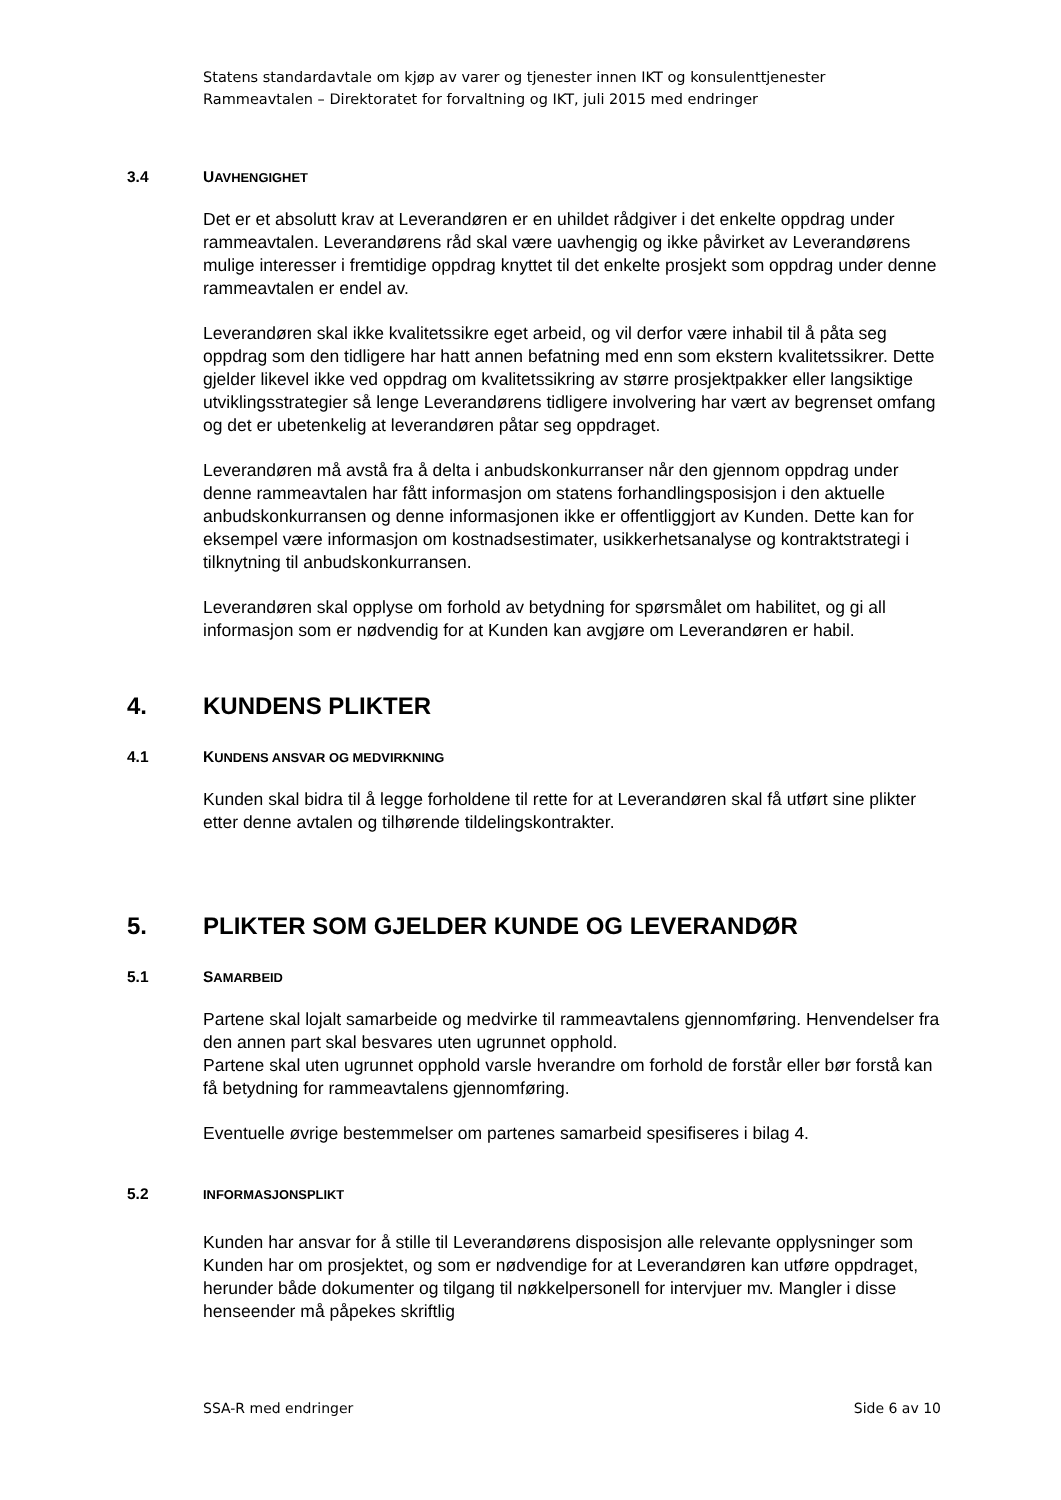Statens standardavtale om kjøp av varer og tjenester innen IKT og konsulenttjenester
Rammeavtalen – Direktoratet for forvaltning og IKT, juli 2015 med endringer
3.4 UAVHENGIGHET
Det er et absolutt krav at Leverandøren er en uhildet rådgiver i det enkelte oppdrag under rammeavtalen. Leverandørens råd skal være uavhengig og ikke påvirket av Leverandørens mulige interesser i fremtidige oppdrag knyttet til det enkelte prosjekt som oppdrag under denne rammeavtalen er endel av.
Leverandøren skal ikke kvalitetssikre eget arbeid, og vil derfor være inhabil til å påta seg oppdrag som den tidligere har hatt annen befatning med enn som ekstern kvalitetssikrer. Dette gjelder likevel ikke ved oppdrag om kvalitetssikring av større prosjektpakker eller langsiktige utviklingsstrategier så lenge Leverandørens tidligere involvering har vært av begrenset omfang og det er ubetenkelig at leverandøren påtar seg oppdraget.
Leverandøren må avstå fra å delta i anbudskonkurranser når den gjennom oppdrag under denne rammeavtalen har fått informasjon om statens forhandlingsposisjon i den aktuelle anbudskonkurransen og denne informasjonen ikke er offentliggjort av Kunden. Dette kan for eksempel være informasjon om kostnadsestimater, usikkerhetsanalyse og kontraktstrategi i tilknytning til anbudskonkurransen.
Leverandøren skal opplyse om forhold av betydning for spørsmålet om habilitet, og gi all informasjon som er nødvendig for at Kunden kan avgjøre om Leverandøren er habil.
4. KUNDENS PLIKTER
4.1 KUNDENS ANSVAR OG MEDVIRKNING
Kunden skal bidra til å legge forholdene til rette for at Leverandøren skal få utført sine plikter etter denne avtalen og tilhørende tildelingskontrakter.
5. PLIKTER SOM GJELDER KUNDE OG LEVERANDØR
5.1 SAMARBEID
Partene skal lojalt samarbeide og medvirke til rammeavtalens gjennomføring. Henvendelser fra den annen part skal besvares uten ugrunnet opphold.
Partene skal uten ugrunnet opphold varsle hverandre om forhold de forstår eller bør forstå kan få betydning for rammeavtalens gjennomføring.
Eventuelle øvrige bestemmelser om partenes samarbeid spesifiseres i bilag 4.
5.2 INFORMASJONSPLIKT
Kunden har ansvar for å stille til Leverandørens disposisjon alle relevante opplysninger som Kunden har om prosjektet, og som er nødvendige for at Leverandøren kan utføre oppdraget, herunder både dokumenter og tilgang til nøkkelpersonell for intervjuer mv. Mangler i disse henseender må påpekes skriftlig
SSA-R med endringer Side 6 av 10